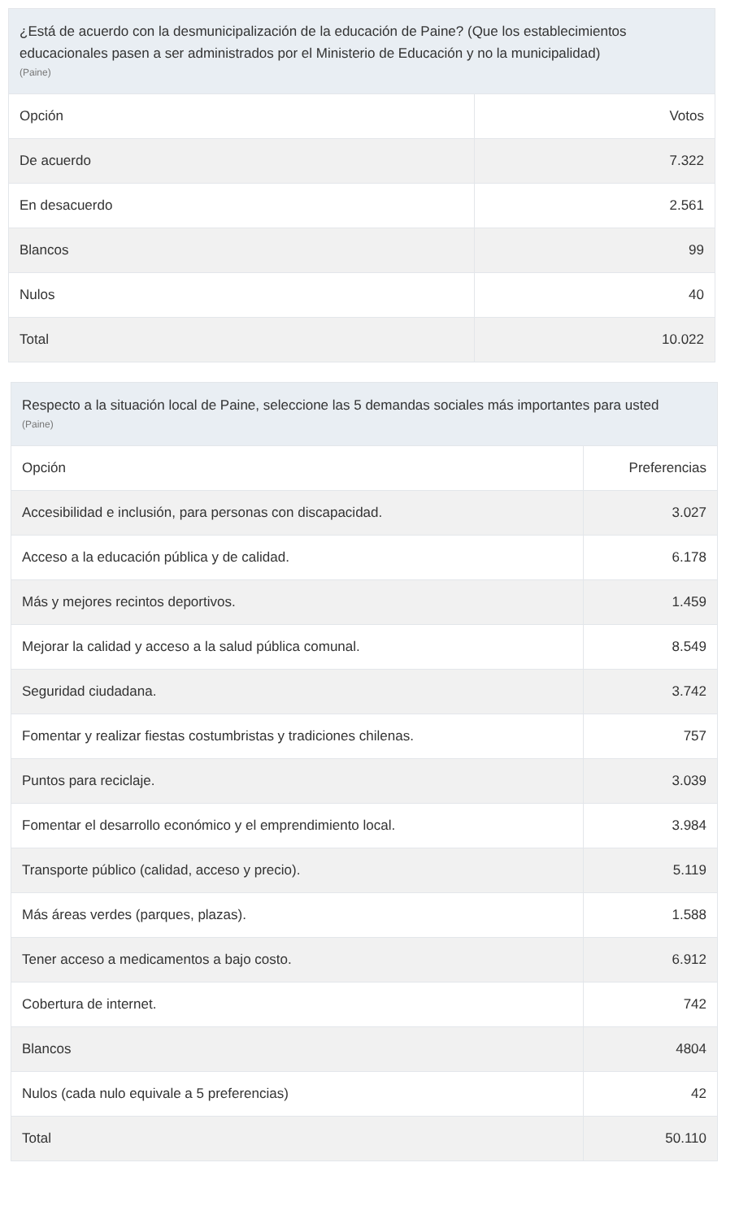¿Está de acuerdo con la desmunicipalización de la educación de Paine? (Que los establecimientos educacionales pasen a ser administrados por el Ministerio de Educación y no la municipalidad)
(Paine)
| Opción | Votos |
| --- | --- |
| De acuerdo | 7.322 |
| En desacuerdo | 2.561 |
| Blancos | 99 |
| Nulos | 40 |
| Total | 10.022 |
Respecto a la situación local de Paine, seleccione las 5 demandas sociales más importantes para usted
(Paine)
| Opción | Preferencias |
| --- | --- |
| Accesibilidad e inclusión, para personas con discapacidad. | 3.027 |
| Acceso a la educación pública y de calidad. | 6.178 |
| Más y mejores recintos deportivos. | 1.459 |
| Mejorar la calidad y acceso a la salud pública comunal. | 8.549 |
| Seguridad ciudadana. | 3.742 |
| Fomentar y realizar fiestas costumbristas y tradiciones chilenas. | 757 |
| Puntos para reciclaje. | 3.039 |
| Fomentar el desarrollo económico y el emprendimiento local. | 3.984 |
| Transporte público (calidad, acceso y precio). | 5.119 |
| Más áreas verdes (parques, plazas). | 1.588 |
| Tener acceso a medicamentos a bajo costo. | 6.912 |
| Cobertura de internet. | 742 |
| Blancos | 4804 |
| Nulos (cada nulo equivale a 5 preferencias) | 42 |
| Total | 50.110 |